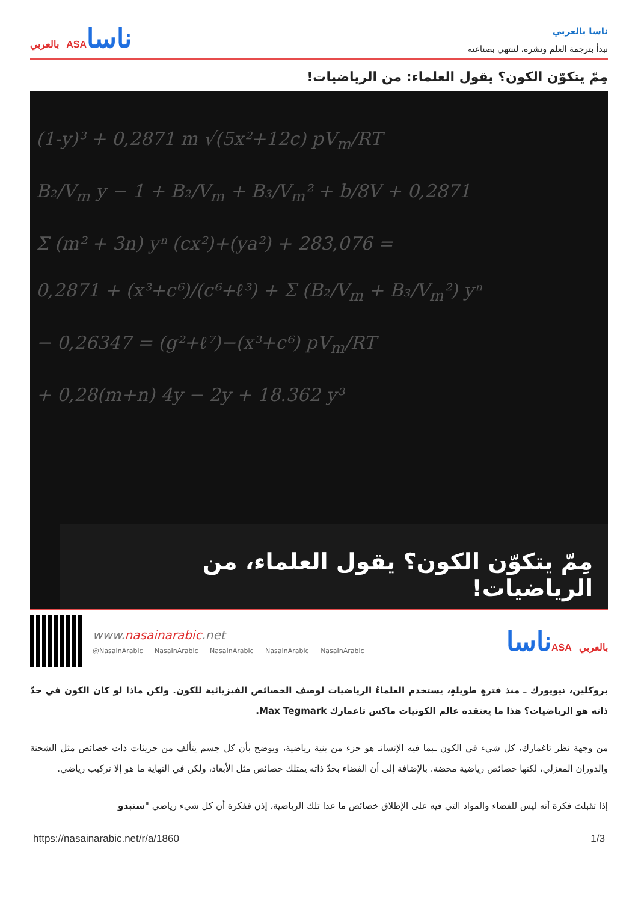ناسا بالعربي
نبدأ بترجمة العلم ونشره، لننتهي بصناعته
ناساASA بالعربي
مِمّ يتكوّن الكون؟ يقول العلماء: من الرياضيات!
(1-y)³ + 0,2871 m √(5x²+12c) pV<sub>m</sub>/RT
B₂/V<sub>m</sub> y − 1 + B₂/V<sub>m</sub> + B₃/V<sub>m</sub>² + b/8V + 0,2871
Σ (m² + 3n) yⁿ (cx²)+(ya²) + 283,076 =
0,2871 + (x³+c⁶)/(c⁶+ℓ³) + Σ (B₂/V<sub>m</sub> + B₃/V<sub>m</sub>²) yⁿ
− 0,26347 = (g²+ℓ⁷)−(x³+c⁶) pV<sub>m</sub>/RT
+ 0,28(m+n) 4y − 2y + 18.362 y³
مِمّ يتكوّن الكون؟ يقول العلماء، من الرياضيات!
www.nasainarabic.net
@NasaInArabic NasaInArabic NasaInArabic NasaInArabic NasaInArabic
ناساASA بالعربي
بروكلين، نيويورك ـ منذ فترةٍ طويلةٍ، يستخدم العلماءُ الرياضيات لوصف الخصائص الفيزيائية للكون. ولكن ماذا لو كان الكون في حدّ ذاته هو الرياضيات؟ هذا ما يعتقده عالم الكونيات ماكس تاغمارك Max Tegmark.
من وجهة نظر تاغمارك، كل شيء في الكون ـبما فيه الإنسانـ هو جزء من بنية رياضية، ويوضح بأن كل جسم يتألف من جزيئات ذات خصائص مثل الشحنة والدوران المغزلي، لكنها خصائص رياضية محضة. بالإضافة إلى أن الفضاء بحدّ ذاته يمتلك خصائص مثل الأبعاد، ولكن في النهاية ما هو إلا تركيب رياضي.
إذا تقبلتَ فكرة أنه ليس للفضاء والمواد التي فيه على الإطلاق خصائص ما عدا تلك الرياضية، إذن ففكرة أن كل شيء رياضي "ستبدو
https://nasainarabic.net/r/a/1860 1/3